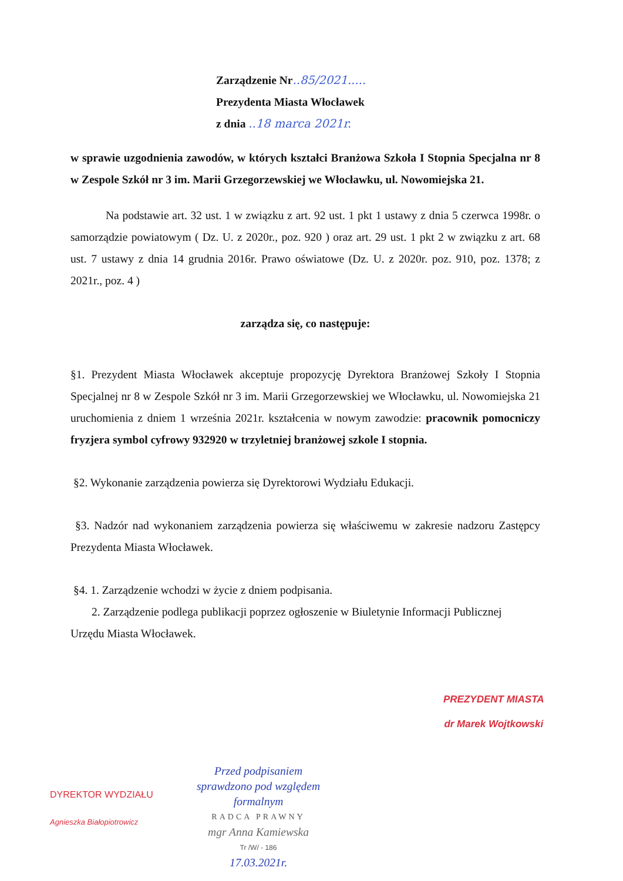Zarządzenie Nr..85/2021.....
Prezydenta Miasta Włocławek
z dnia ..18 marca 2021r.
w sprawie uzgodnienia zawodów, w których kształci Branżowa Szkoła I Stopnia Specjalna nr 8 w Zespole Szkół nr 3 im. Marii Grzegorzewskiej we Włocławku, ul. Nowomiejska 21.
Na podstawie art. 32 ust. 1 w związku z art. 92 ust. 1 pkt 1 ustawy z dnia 5 czerwca 1998r. o samorządzie powiatowym ( Dz. U. z 2020r., poz. 920 ) oraz art. 29 ust. 1 pkt 2 w związku z art. 68 ust. 7 ustawy z dnia 14 grudnia 2016r. Prawo oświatowe (Dz. U. z 2020r. poz. 910, poz. 1378; z 2021r., poz. 4 )
zarządza się, co następuje:
§1. Prezydent Miasta Włocławek akceptuje propozycję Dyrektora Branżowej Szkoły I Stopnia Specjalnej nr 8 w Zespole Szkół nr 3 im. Marii Grzegorzewskiej we Włocławku, ul. Nowomiejska 21 uruchomienia z dniem 1 września 2021r. kształcenia w nowym zawodzie: pracownik pomocniczy fryzjera symbol cyfrowy 932920 w trzyletniej branżowej szkole I stopnia.
§2. Wykonanie zarządzenia powierza się Dyrektorowi Wydziału Edukacji.
§3. Nadzór nad wykonaniem zarządzenia powierza się właściwemu w zakresie nadzoru Zastępcy Prezydenta Miasta Włocławek.
§4. 1. Zarządzenie wchodzi w życie z dniem podpisania.
2. Zarządzenie podlega publikacji poprzez ogłoszenie w Biuletynie Informacji Publicznej
Urzędu Miasta Włocławek.
PREZYDENT MIASTA
dr Marek Wojtkowski
DYREKTOR WYDZIAŁU
Agnieszka Białopiotrowicz
Przed podpisaniem sprawdzono pod względem formalnym
RADCA PRAWNY
mgr Anna Kamiewska
Tr /W/ - 186
17.03.2021r.